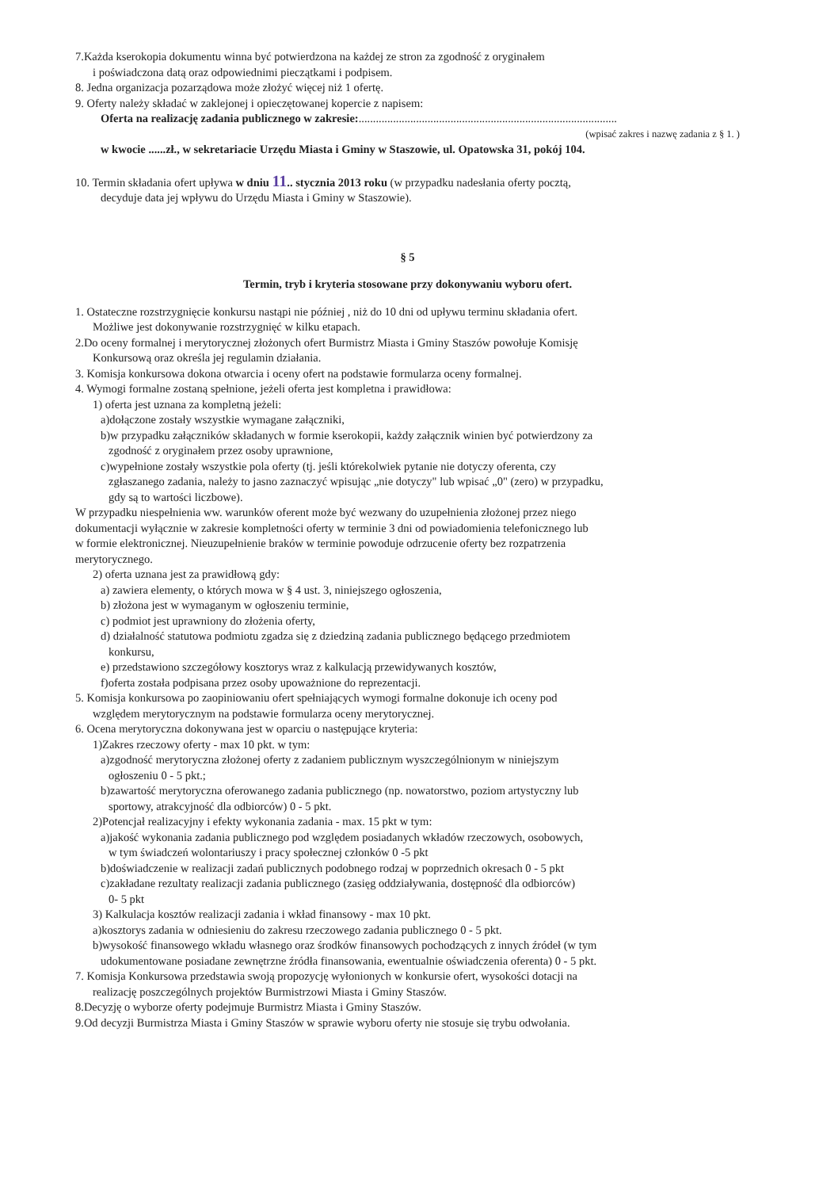7.Każda kserokopia dokumentu winna być potwierdzona na każdej ze stron za zgodność z oryginałem
i poświadczona datą oraz odpowiednimi pieczątkami i podpisem.
8. Jedna organizacja pozarządowa może złożyć więcej niż 1 ofertę.
9. Oferty należy składać w zaklejonej i opieczętowanej kopercie z napisem:
Oferta na realizację zadania publicznego w zakresie:..........................................................................................
(wpisać zakres i nazwę zadania z § 1. )
w kwocie ......zł., w sekretariacie Urzędu Miasta i Gminy w Staszowie, ul. Opatowska 31, pokój 104.
10. Termin składania ofert upływa w dniu 11.. stycznia 2013 roku (w przypadku nadesłania oferty pocztą,
decyduje data jej wpływu do Urzędu Miasta i Gminy w Staszowie).
§ 5
Termin, tryb i kryteria stosowane przy dokonywaniu wyboru ofert.
1. Ostateczne rozstrzygnięcie konkursu nastąpi nie później , niż do 10 dni od upływu terminu składania ofert.
Możliwe jest dokonywanie rozstrzygnięć w kilku etapach.
2.Do oceny formalnej i merytorycznej złożonych ofert Burmistrz Miasta i Gminy Staszów powołuje Komisję
Konkursową oraz określa jej regulamin działania.
3. Komisja konkursowa dokona otwarcia i oceny ofert na podstawie formularza oceny formalnej.
4. Wymogi formalne zostaną spełnione, jeżeli oferta jest kompletna i prawidłowa:
1) oferta jest uznana za kompletną jeżeli:
a)dołączone zostały wszystkie wymagane załączniki,
b)w przypadku załączników składanych w formie kserokopii, każdy załącznik winien być potwierdzony za
zgodność z oryginałem przez osoby uprawnione,
c)wypełnione zostały wszystkie pola oferty (tj. jeśli którekolwiek pytanie nie dotyczy oferenta, czy
zgłaszanego zadania, należy to jasno zaznaczyć wpisując „nie dotyczy" lub wpisać „0" (zero) w przypadku,
gdy są to wartości liczbowe).
W przypadku niespełnienia ww. warunków oferent może być wezwany do uzupełnienia złożonej przez niego
dokumentacji wyłącznie w zakresie kompletności oferty w terminie 3 dni od powiadomienia telefonicznego lub
w formie elektronicznej. Nieuzupełnienie braków w terminie powoduje odrzucenie oferty bez rozpatrzenia
merytorycznego.
2) oferta uznana jest za prawidłową gdy:
a) zawiera elementy, o których mowa w § 4 ust. 3, niniejszego ogłoszenia,
b) złożona jest w wymaganym w ogłoszeniu terminie,
c) podmiot jest uprawniony do złożenia oferty,
d) działalność statutowa podmiotu zgadza się z dziedziną zadania publicznego będącego przedmiotem
konkursu,
e) przedstawiono szczegółowy kosztorys wraz z kalkulacją przewidywanych kosztów,
f)oferta została podpisana przez osoby upoważnione do reprezentacji.
5. Komisja konkursowa po zaopiniowaniu ofert spełniających wymogi formalne dokonuje ich oceny pod
względem merytorycznym na podstawie formularza oceny merytorycznej.
6. Ocena merytoryczna dokonywana jest w oparciu o następujące kryteria:
1)Zakres rzeczowy oferty - max 10 pkt. w tym:
a)zgodność merytoryczna złożonej oferty z zadaniem publicznym wyszczególnionym w niniejszym
ogłoszeniu 0 - 5 pkt.;
b)zawartość merytoryczna oferowanego zadania publicznego (np. nowatorstwo, poziom artystyczny lub
sportowy, atrakcyjność dla odbiorców) 0 - 5 pkt.
2)Potencjał realizacyjny i efekty wykonania zadania - max. 15 pkt w tym:
a)jakość wykonania zadania publicznego pod względem posiadanych wkładów rzeczowych, osobowych,
w tym świadczeń wolontariuszy i pracy społecznej członków 0 -5 pkt
b)doświadczenie w realizacji zadań publicznych podobnego rodzaj w poprzednich okresach 0 - 5 pkt
c)zakładane rezultaty realizacji zadania publicznego (zasięg oddziaływania, dostępność dla odbiorców)
0- 5 pkt
3) Kalkulacja kosztów realizacji zadania i wkład finansowy - max 10 pkt.
a)kosztorys zadania w odniesieniu do zakresu rzeczowego zadania publicznego 0 - 5 pkt.
b)wysokość finansowego wkładu własnego oraz środków finansowych pochodzących z innych źródeł (w tym
udokumentowane posiadane zewnętrzne źródła finansowania, ewentualnie oświadczenia oferenta) 0 - 5 pkt.
7. Komisja Konkursowa przedstawia swoją propozycję wyłonionych w konkursie ofert, wysokości dotacji na
realizację poszczególnych projektów Burmistrzowi Miasta i Gminy Staszów.
8.Decyzję o wyborze oferty podejmuje Burmistrz Miasta i Gminy Staszów.
9.Od decyzji Burmistrza Miasta i Gminy Staszów w sprawie wyboru oferty nie stosuje się trybu odwołania.